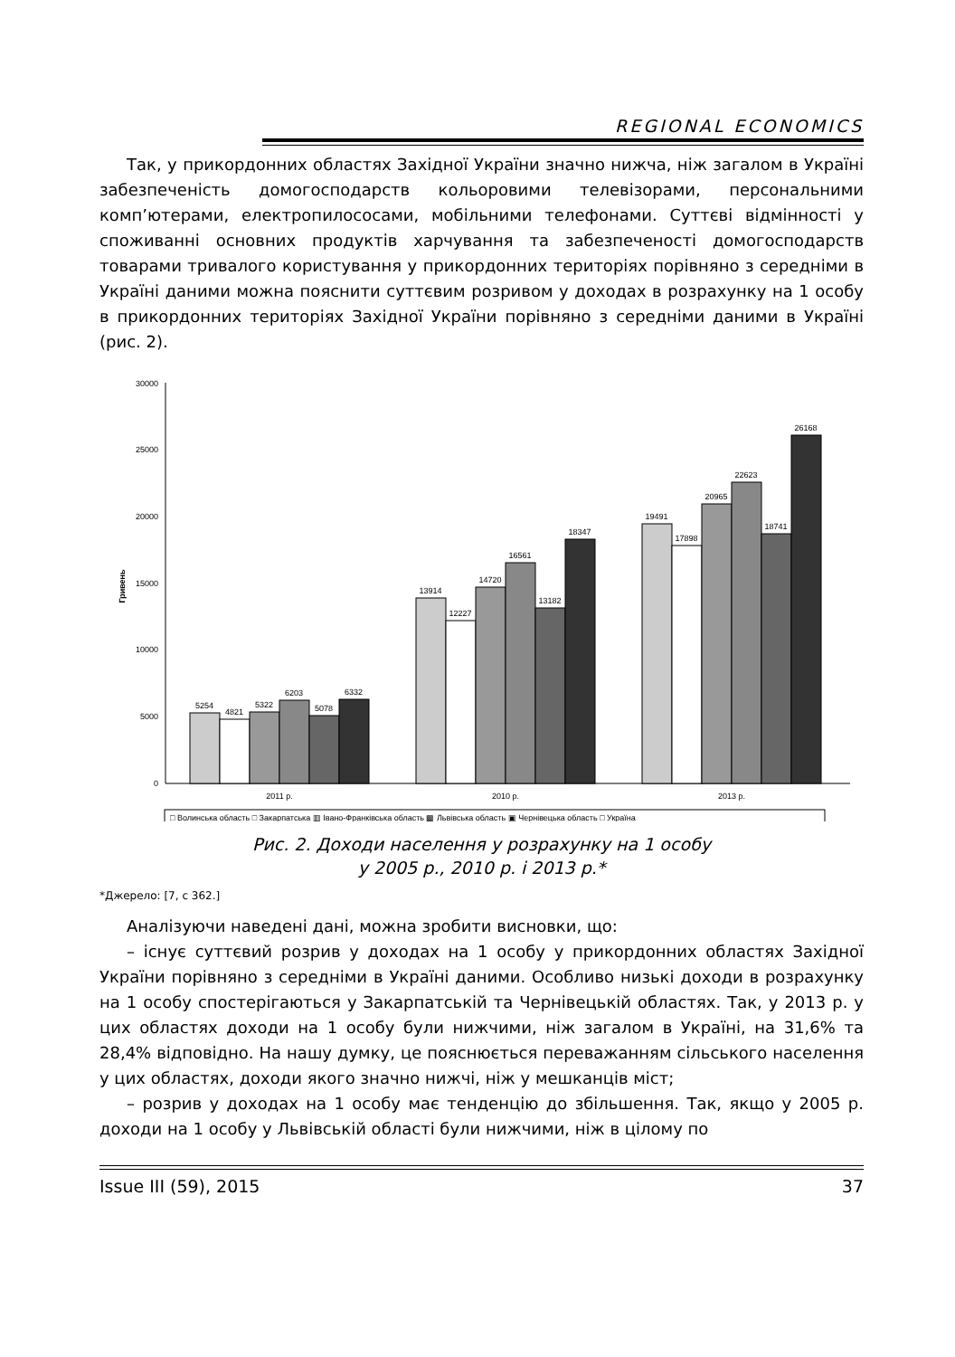REGIONAL ECONOMICS
Так, у прикордонних областях Західної України значно нижча, ніж загалом в Україні забезпеченість домогосподарств кольоровими телевізорами, персональними комп’ютерами, електропилососами, мобільними телефонами. Суттєві відмінності у споживанні основних продуктів харчування та забезпеченості домогосподарств товарами тривалого користування у прикордонних територіях порівняно з середніми в Україні даними можна пояснити суттєвим розривом у доходах в розрахунку на 1 особу в прикордонних територіях Західної України порівняно з середніми даними в Україні (рис. 2).
30000
25000
20000
15000
10000
5000
0
Гривень
5254
4821
5322
6203
5078
6332
13914
12227
14720
16561
13182
18347
19491
17898
20965
22623
18741
26168
2011 р.
2010 р.
2013 р.
□ Волинська область □ Закарпатська ▥ Івано-Франківська область ▩ Львівська область ▣ Чернівецька область □ Україна
Рис. 2. Доходи населення у розрахунку на 1 особу
у 2005 р., 2010 р. і 2013 р.*
*Джерело: [7, с 362.]
Аналізуючи наведені дані, можна зробити висновки, що:
– існує суттєвий розрив у доходах на 1 особу у прикордонних областях Західної України порівняно з середніми в Україні даними. Особливо низькі доходи в розрахунку на 1 особу спостерігаються у Закарпатській та Чернівецькій областях. Так, у 2013 р. у цих областях доходи на 1 особу були нижчими, ніж загалом в Україні, на 31,6% та 28,4% відповідно. На нашу думку, це пояснюється переважанням сільського населення у цих областях, доходи якого значно нижчі, ніж у мешканців міст;
– розрив у доходах на 1 особу має тенденцію до збільшення. Так, якщо у 2005 р. доходи на 1 особу у Львівській області були нижчими, ніж в цілому по
Issue III (59), 2015 37